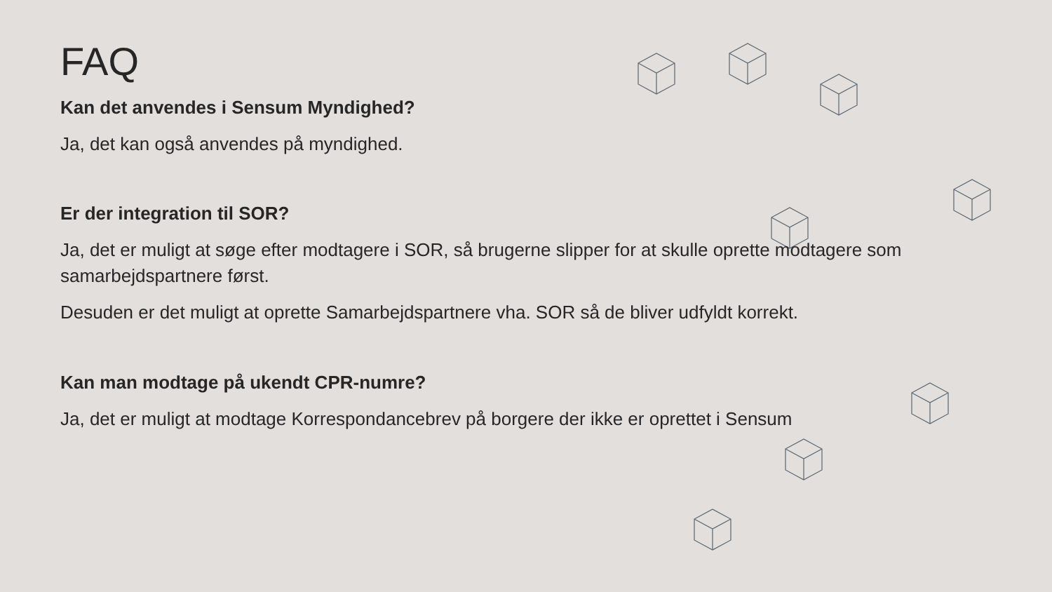FAQ
Kan det anvendes i Sensum Myndighed?
Ja, det kan også anvendes på myndighed.
Er der integration til SOR?
Ja, det er muligt at søge efter modtagere i SOR, så brugerne slipper for at skulle oprette modtagere som samarbejdspartnere først.
Desuden er det muligt at oprette Samarbejdspartnere vha. SOR så de bliver udfyldt korrekt.
Kan man modtage på ukendt CPR-numre?
Ja, det er muligt at modtage Korrespondancebrev på borgere der ikke er oprettet i Sensum